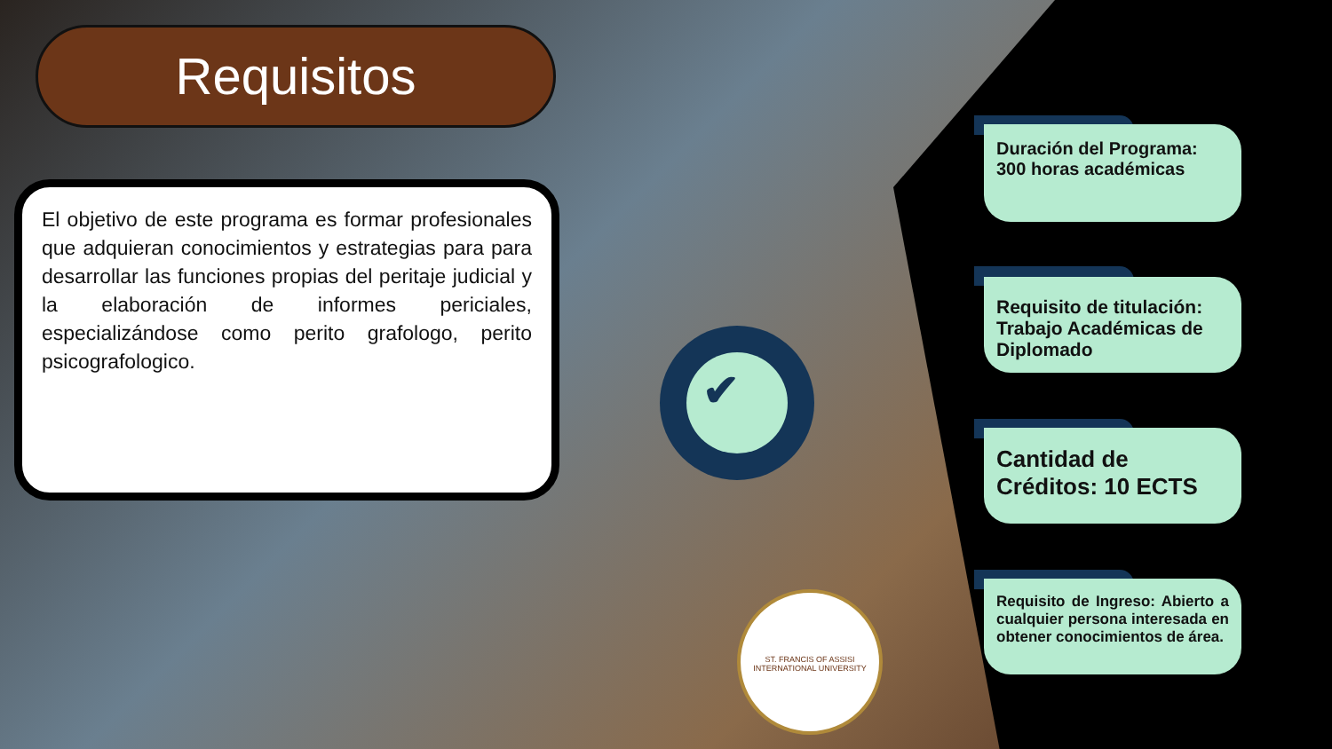Requisitos
El objetivo de este programa es formar profesionales que adquieran conocimientos y estrategias para para desarrollar las funciones propias del peritaje judicial y la elaboración de informes periciales, especializándose como perito grafologo, perito psicografologico.
✔
Duración del Programa: 300 horas académicas
Requisito de titulación: Trabajo Académicas de Diplomado
Cantidad de Créditos: 10 ECTS
Requisito de Ingreso: Abierto a cualquier persona interesada en obtener conocimientos de área.
ST. FRANCIS OF ASSISI
INTERNATIONAL UNIVERSITY